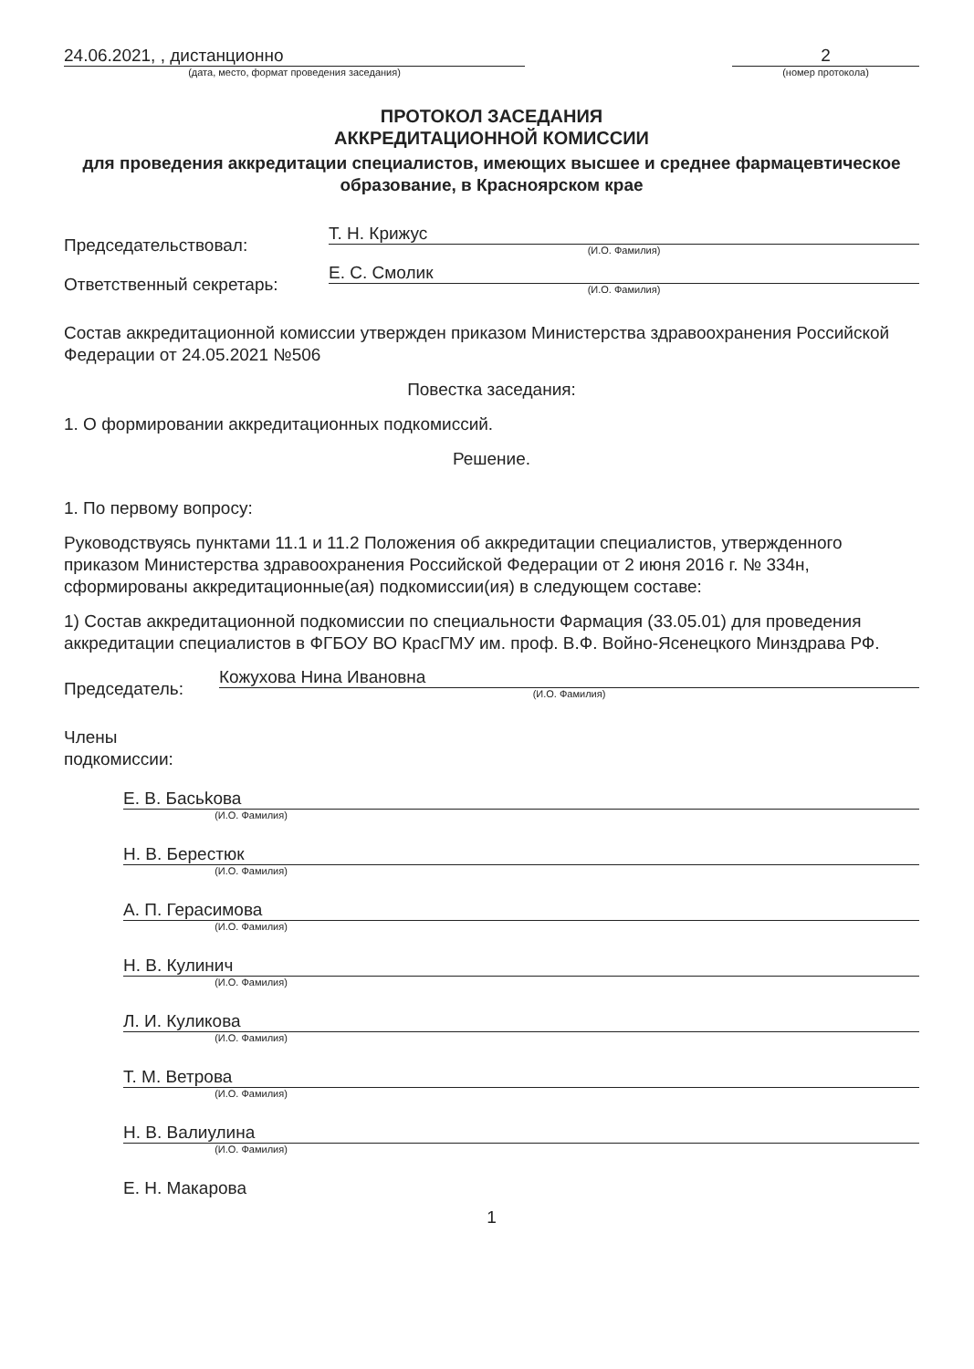24.06.2021, , дистанционно
(дата, место, формат проведения заседания)
2
(номер протокола)
ПРОТОКОЛ ЗАСЕДАНИЯ
АККРЕДИТАЦИОННОЙ КОМИССИИ
для проведения аккредитации специалистов, имеющих высшее и среднее фармацевтическое образование, в Красноярском крае
Председательствовал:
Т. Н. Крижус
(И.О. Фамилия)
Ответственный секретарь:
Е. С. Смолик
(И.О. Фамилия)
Состав аккредитационной комиссии утвержден приказом Министерства здравоохранения Российской Федерации от 24.05.2021 №506
Повестка заседания:
1. О формировании аккредитационных подкомиссий.
Решение.
1. По первому вопросу:
Руководствуясь пунктами 11.1 и 11.2 Положения об аккредитации специалистов, утвержденного приказом Министерства здравоохранения Российской Федерации от 2 июня 2016 г. № 334н, сформированы аккредитационные(ая) подкомиссии(ия) в следующем составе:
1) Состав аккредитационной подкомиссии по специальности Фармация (33.05.01) для проведения аккредитации специалистов в ФГБОУ ВО КрасГМУ им. проф. В.Ф. Войно-Ясенецкого Минздрава РФ.
Председатель:
Кожухова Нина Ивановна
(И.О. Фамилия)
Члены
подкомиссии:
Е. В. Басьkова
(И.О. Фамилия)
Н. В. Берестюк
(И.О. Фамилия)
А. П. Герасимова
(И.О. Фамилия)
Н. В. Кулинич
(И.О. Фамилия)
Л. И. Куликова
(И.О. Фамилия)
Т. М. Ветрова
(И.О. Фамилия)
Н. В. Валиулина
(И.О. Фамилия)
Е. Н. Макарова
1